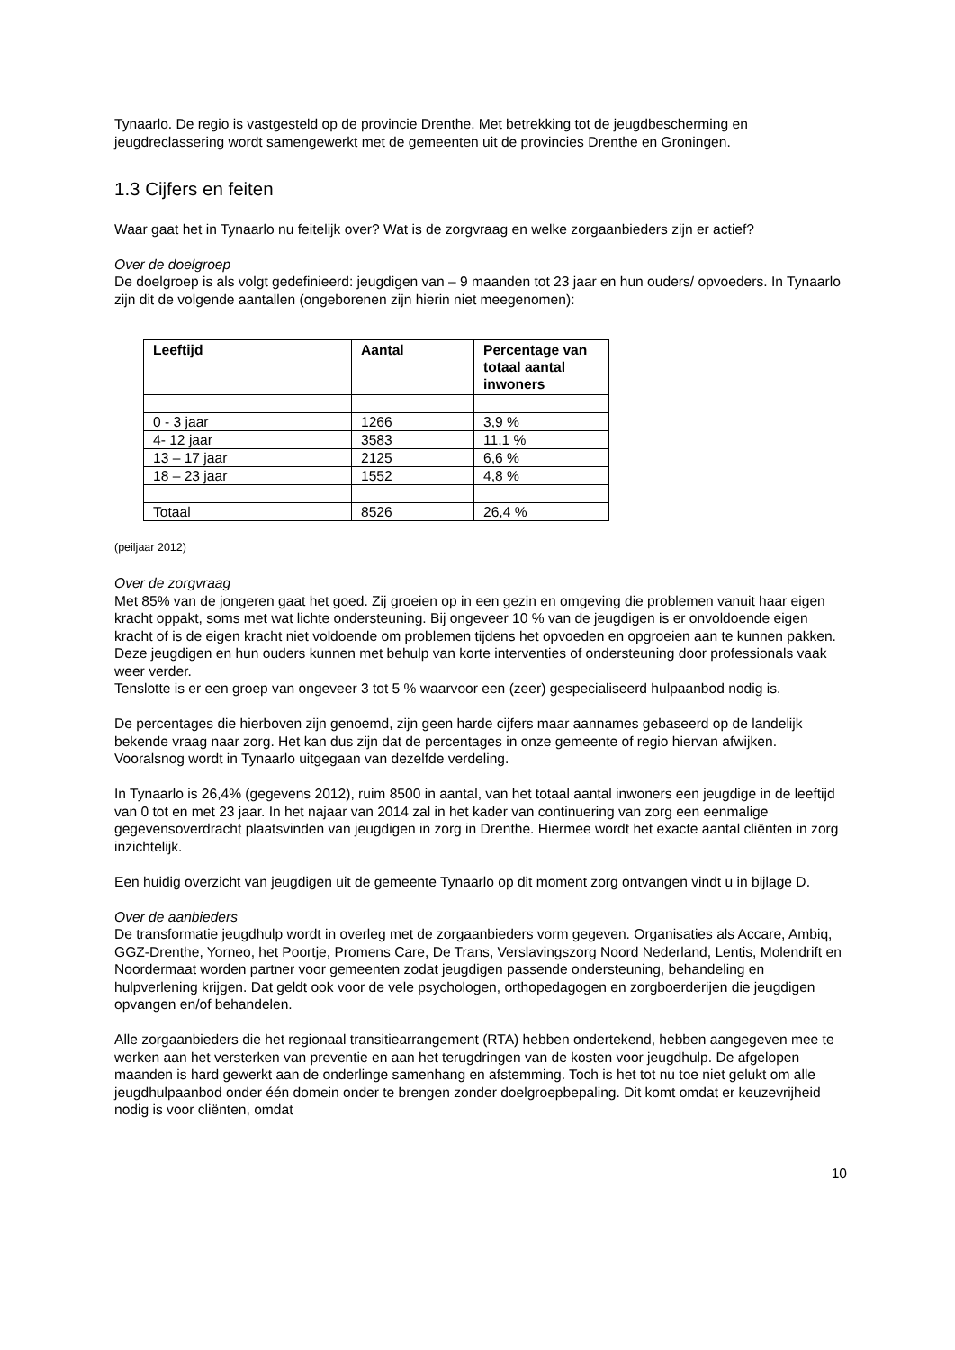Tynaarlo. De regio is vastgesteld op de provincie Drenthe. Met betrekking tot de jeugdbescherming en jeugdreclassering wordt samengewerkt met de gemeenten uit de provincies Drenthe en Groningen.
1.3 Cijfers en feiten
Waar gaat het in Tynaarlo nu feitelijk over? Wat is de zorgvraag en welke zorgaanbieders zijn er actief?
Over de doelgroep
De doelgroep is als volgt gedefinieerd: jeugdigen van – 9 maanden tot 23 jaar en hun ouders/ opvoeders. In Tynaarlo zijn dit de volgende aantallen (ongeborenen zijn hierin niet meegenomen):
| Leeftijd | Aantal | Percentage van totaal aantal inwoners |
| --- | --- | --- |
| 0 - 3 jaar | 1266 | 3,9 % |
| 4- 12 jaar | 3583 | 11,1 % |
| 13 – 17 jaar | 2125 | 6,6 % |
| 18 – 23 jaar | 1552 | 4,8 % |
| Totaal | 8526 | 26,4 % |
(peiljaar 2012)
Over de zorgvraag
Met 85% van de jongeren gaat het goed. Zij groeien op in een gezin en omgeving die problemen vanuit haar eigen kracht oppakt, soms met wat lichte ondersteuning. Bij ongeveer 10 % van de jeugdigen is er onvoldoende eigen kracht of is de eigen kracht niet voldoende om problemen tijdens het opvoeden en opgroeien aan te kunnen pakken. Deze jeugdigen en hun ouders kunnen met behulp van korte interventies of ondersteuning door professionals vaak weer verder.
Tenslotte is er een groep van ongeveer 3 tot 5 % waarvoor een (zeer) gespecialiseerd hulpaanbod nodig is.
De percentages die hierboven zijn genoemd, zijn geen harde cijfers maar aannames gebaseerd op de landelijk bekende vraag naar zorg. Het kan dus zijn dat de percentages in onze gemeente of regio hiervan afwijken. Vooralsnog wordt in Tynaarlo uitgegaan van dezelfde verdeling.
In Tynaarlo is 26,4% (gegevens 2012), ruim 8500 in aantal, van het totaal aantal inwoners een jeugdige in de leeftijd van 0 tot en met 23 jaar. In het najaar van 2014 zal in het kader van continuering van zorg een eenmalige gegevensoverdracht plaatsvinden van jeugdigen in zorg in Drenthe. Hiermee wordt het exacte aantal cliënten in zorg inzichtelijk.
Een huidig overzicht van jeugdigen uit de gemeente Tynaarlo op dit moment zorg ontvangen vindt u in bijlage D.
Over de aanbieders
De transformatie jeugdhulp wordt in overleg met de zorgaanbieders vorm gegeven. Organisaties als Accare, Ambiq, GGZ-Drenthe, Yorneo, het Poortje, Promens Care, De Trans, Verslavingszorg Noord Nederland, Lentis, Molendrift en Noordermaat worden partner voor gemeenten zodat jeugdigen passende ondersteuning, behandeling en hulpverlening krijgen. Dat geldt ook voor de vele psychologen, orthopedagogen en zorgboerderijen die jeugdigen opvangen en/of behandelen.
Alle zorgaanbieders die het regionaal transitiearrangement (RTA) hebben ondertekend, hebben aangegeven mee te werken aan het versterken van preventie en aan het terugdringen van de kosten voor jeugdhulp. De afgelopen maanden is hard gewerkt aan de onderlinge samenhang en afstemming. Toch is het tot nu toe niet gelukt om alle jeugdhulpaanbod onder één domein onder te brengen zonder doelgroepbepaling. Dit komt omdat er keuzevrijheid nodig is voor cliënten, omdat
10